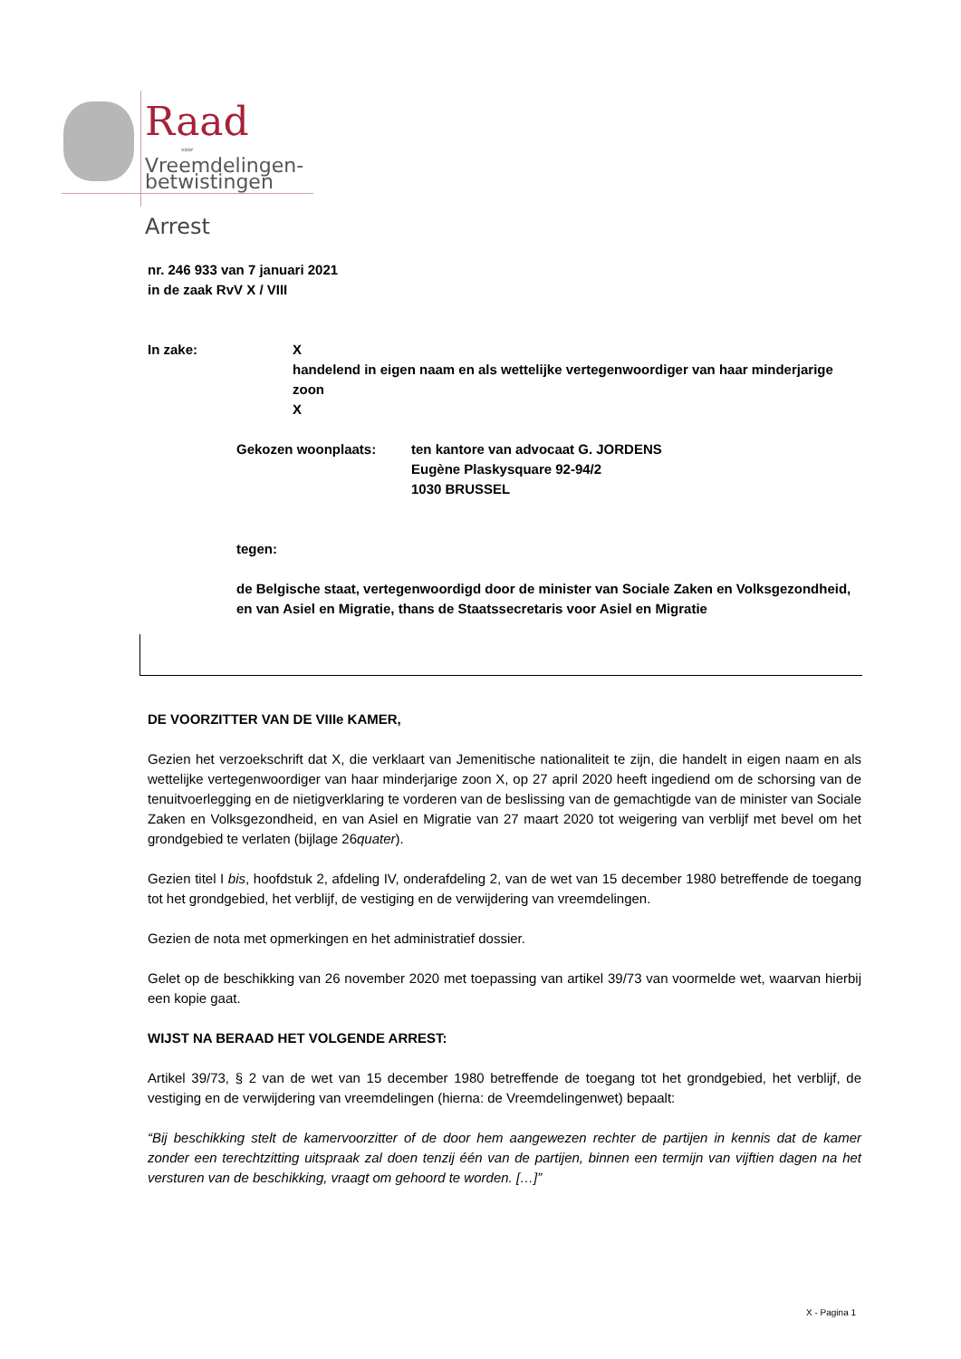Raad
voor
Vreemdelingen-
betwistingen
Arrest
nr. 246 933 van 7 januari 2021
in de zaak RvV X / VIII
In zake: X
handelend in eigen naam en als wettelijke vertegenwoordiger van haar minderjarige zoon
X
Gekozen woonplaats: ten kantore van advocaat G. JORDENS
Eugène Plaskysquare 92-94/2
1030 BRUSSEL
tegen:
de Belgische staat, vertegenwoordigd door de minister van Sociale Zaken en Volksgezondheid, en van Asiel en Migratie, thans de Staatssecretaris voor Asiel en Migratie
DE VOORZITTER VAN DE VIIIe KAMER,
Gezien het verzoekschrift dat X, die verklaart van Jemenitische nationaliteit te zijn, die handelt in eigen naam en als wettelijke vertegenwoordiger van haar minderjarige zoon X, op 27 april 2020 heeft ingediend om de schorsing van de tenuitvoerlegging en de nietigverklaring te vorderen van de beslissing van de gemachtigde van de minister van Sociale Zaken en Volksgezondheid, en van Asiel en Migratie van 27 maart 2020 tot weigering van verblijf met bevel om het grondgebied te verlaten (bijlage 26quater).
Gezien titel I bis, hoofdstuk 2, afdeling IV, onderafdeling 2, van de wet van 15 december 1980 betreffende de toegang tot het grondgebied, het verblijf, de vestiging en de verwijdering van vreemdelingen.
Gezien de nota met opmerkingen en het administratief dossier.
Gelet op de beschikking van 26 november 2020 met toepassing van artikel 39/73 van voormelde wet, waarvan hierbij een kopie gaat.
WIJST NA BERAAD HET VOLGENDE ARREST:
Artikel 39/73, § 2 van de wet van 15 december 1980 betreffende de toegang tot het grondgebied, het verblijf, de vestiging en de verwijdering van vreemdelingen (hierna: de Vreemdelingenwet) bepaalt:
“Bij beschikking stelt de kamervoorzitter of de door hem aangewezen rechter de partijen in kennis dat de kamer zonder een terechtzitting uitspraak zal doen tenzij één van de partijen, binnen een termijn van vijftien dagen na het versturen van de beschikking, vraagt om gehoord te worden. […]”
X - Pagina 1